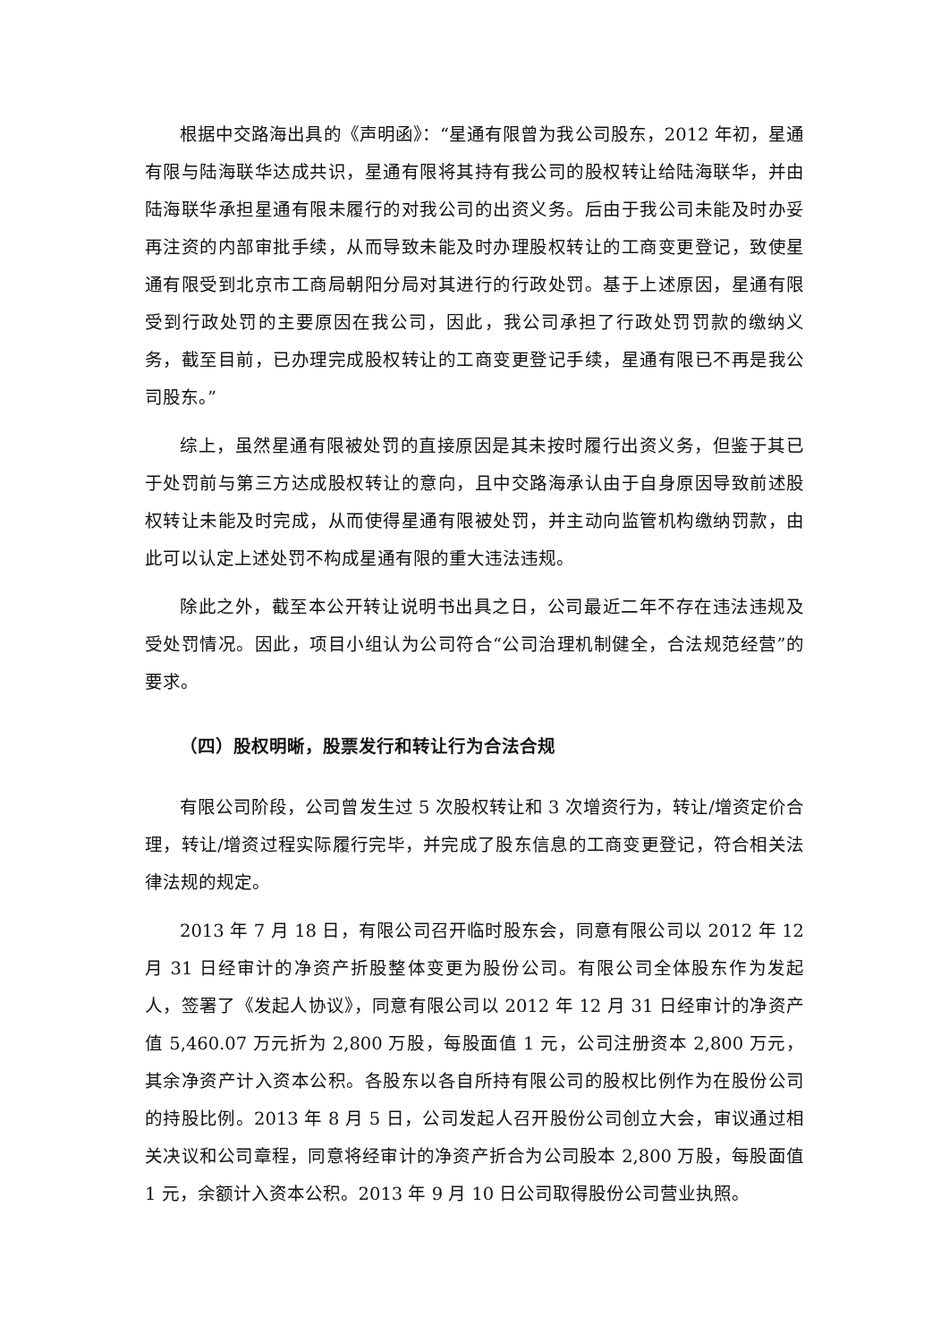根据中交路海出具的《声明函》：“星通有限曾为我公司股东，2012 年初，星通有限与陆海联华达成共识，星通有限将其持有我公司的股权转让给陆海联华，并由陆海联华承担星通有限未履行的对我公司的出资义务。后由于我公司未能及时办妥再注资的内部审批手续，从而导致未能及时办理股权转让的工商变更登记，致使星通有限受到北京市工商局朝阳分局对其进行的行政处罚。基于上述原因，星通有限受到行政处罚的主要原因在我公司，因此，我公司承担了行政处罚罚款的缴纳义务，截至目前，已办理完成股权转让的工商变更登记手续，星通有限已不再是我公司股东。”
综上，虽然星通有限被处罚的直接原因是其未按时履行出资义务，但鉴于其已于处罚前与第三方达成股权转让的意向，且中交路海承认由于自身原因导致前述股权转让未能及时完成，从而使得星通有限被处罚，并主动向监管机构缴纳罚款，由此可以认定上述处罚不构成星通有限的重大违法违规。
除此之外，截至本公开转让说明书出具之日，公司最近二年不存在违法违规及受处罚情况。因此，项目小组认为公司符合“公司治理机制健全，合法规范经营”的要求。
（四）股权明晰，股票发行和转让行为合法合规
有限公司阶段，公司曾发生过 5 次股权转让和 3 次增资行为，转让/增资定价合理，转让/增资过程实际履行完毕，并完成了股东信息的工商变更登记，符合相关法律法规的规定。
2013 年 7 月 18 日，有限公司召开临时股东会，同意有限公司以 2012 年 12 月 31 日经审计的净资产折股整体变更为股份公司。有限公司全体股东作为发起人，签署了《发起人协议》，同意有限公司以 2012 年 12 月 31 日经审计的净资产值 5,460.07 万元折为 2,800 万股，每股面值 1 元，公司注册资本 2,800 万元，其余净资产计入资本公积。各股东以各自所持有限公司的股权比例作为在股份公司的持股比例。2013 年 8 月 5 日，公司发起人召开股份公司创立大会，审议通过相关决议和公司章程，同意将经审计的净资产折合为公司股本 2,800 万股，每股面值 1 元，余额计入资本公积。2013 年 9 月 10 日公司取得股份公司营业执照。